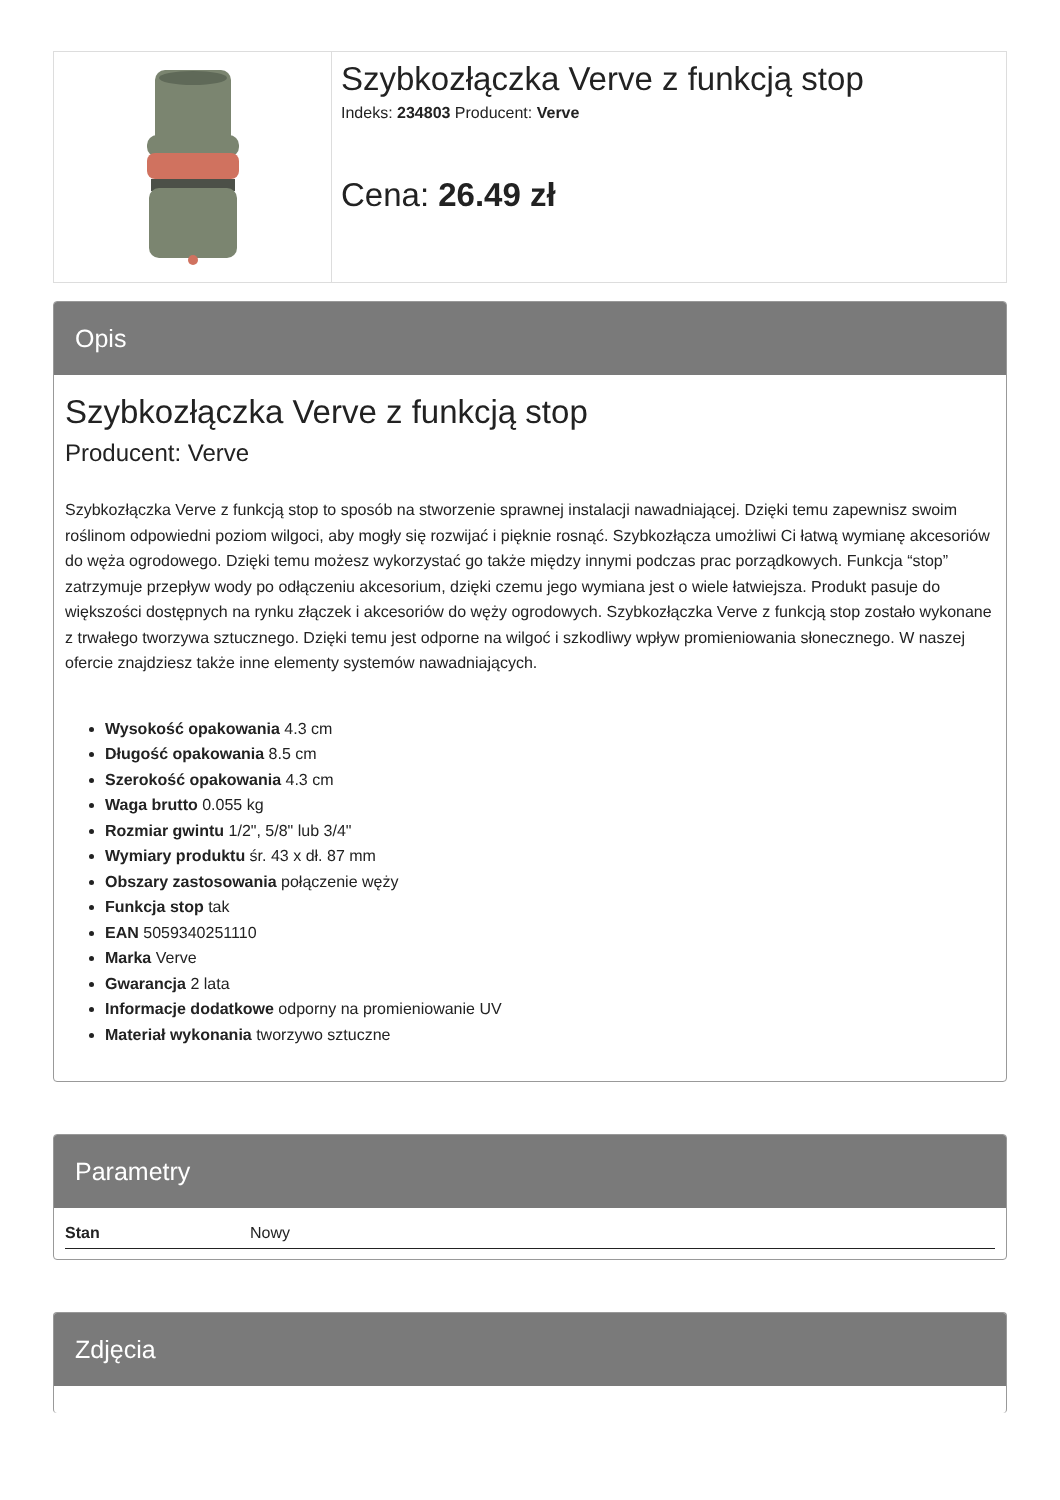Szybkozłączka Verve z funkcją stop
Indeks: 234803 Producent: Verve
Cena: 26.49 zł
Opis
Szybkozłączka Verve z funkcją stop
Producent: Verve
Szybkozłączka Verve z funkcją stop to sposób na stworzenie sprawnej instalacji nawadniającej. Dzięki temu zapewnisz swoim roślinom odpowiedni poziom wilgoci, aby mogły się rozwijać i pięknie rosnąć. Szybkozłącza umożliwi Ci łatwą wymianę akcesoriów do węża ogrodowego. Dzięki temu możesz wykorzystać go także między innymi podczas prac porządkowych. Funkcja “stop” zatrzymuje przepływ wody po odłączeniu akcesorium, dzięki czemu jego wymiana jest o wiele łatwiejsza. Produkt pasuje do większości dostępnych na rynku złączek i akcesoriów do węży ogrodowych. Szybkozłączka Verve z funkcją stop zostało wykonane z trwałego tworzywa sztucznego. Dzięki temu jest odporne na wilgoć i szkodliwy wpływ promieniowania słonecznego. W naszej ofercie znajdziesz także inne elementy systemów nawadniających.
Wysokość opakowania 4.3 cm
Długość opakowania 8.5 cm
Szerokość opakowania 4.3 cm
Waga brutto 0.055 kg
Rozmiar gwintu 1/2", 5/8" lub 3/4"
Wymiary produktu śr. 43 x dł. 87 mm
Obszary zastosowania połączenie węży
Funkcja stop tak
EAN 5059340251110
Marka Verve
Gwarancja 2 lata
Informacje dodatkowe odporny na promieniowanie UV
Materiał wykonania tworzywo sztuczne
Parametry
| Stan | Nowy |
Zdjęcia